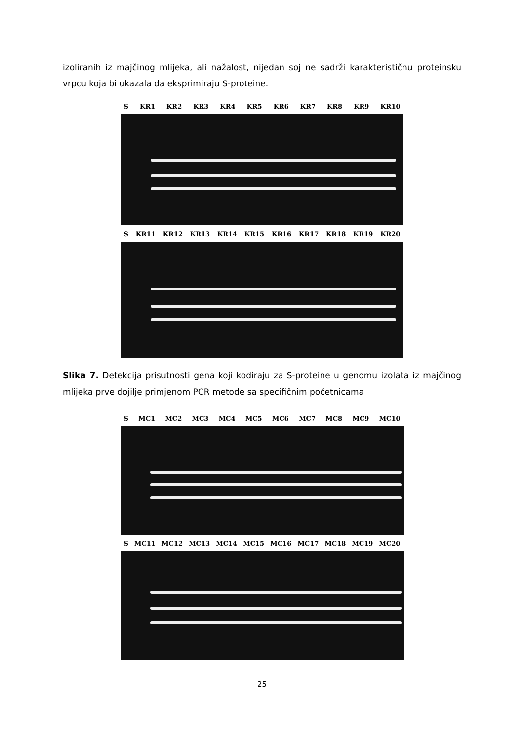izoliranih iz majčinog mlijeka, ali nažalost, nijedan soj ne sadrži karakterističnu proteinsku vrpcu koja bi ukazala da eksprimiraju S-proteine.
S KR1 KR2 KR3 KR4 KR5 KR6 KR7 KR8 KR9 KR10
S KR11 KR12 KR13 KR14 KR15 KR16 KR17 KR18 KR19 KR20
Slika 7. Detekcija prisutnosti gena koji kodiraju za S-proteine u genomu izolata iz majčinog mlijeka prve dojilje primjenom PCR metode sa specifičnim početnicama
S MC1 MC2 MC3 MC4 MC5 MC6 MC7 MC8 MC9 MC10
S MC11 MC12 MC13 MC14 MC15 MC16 MC17 MC18 MC19 MC20
25